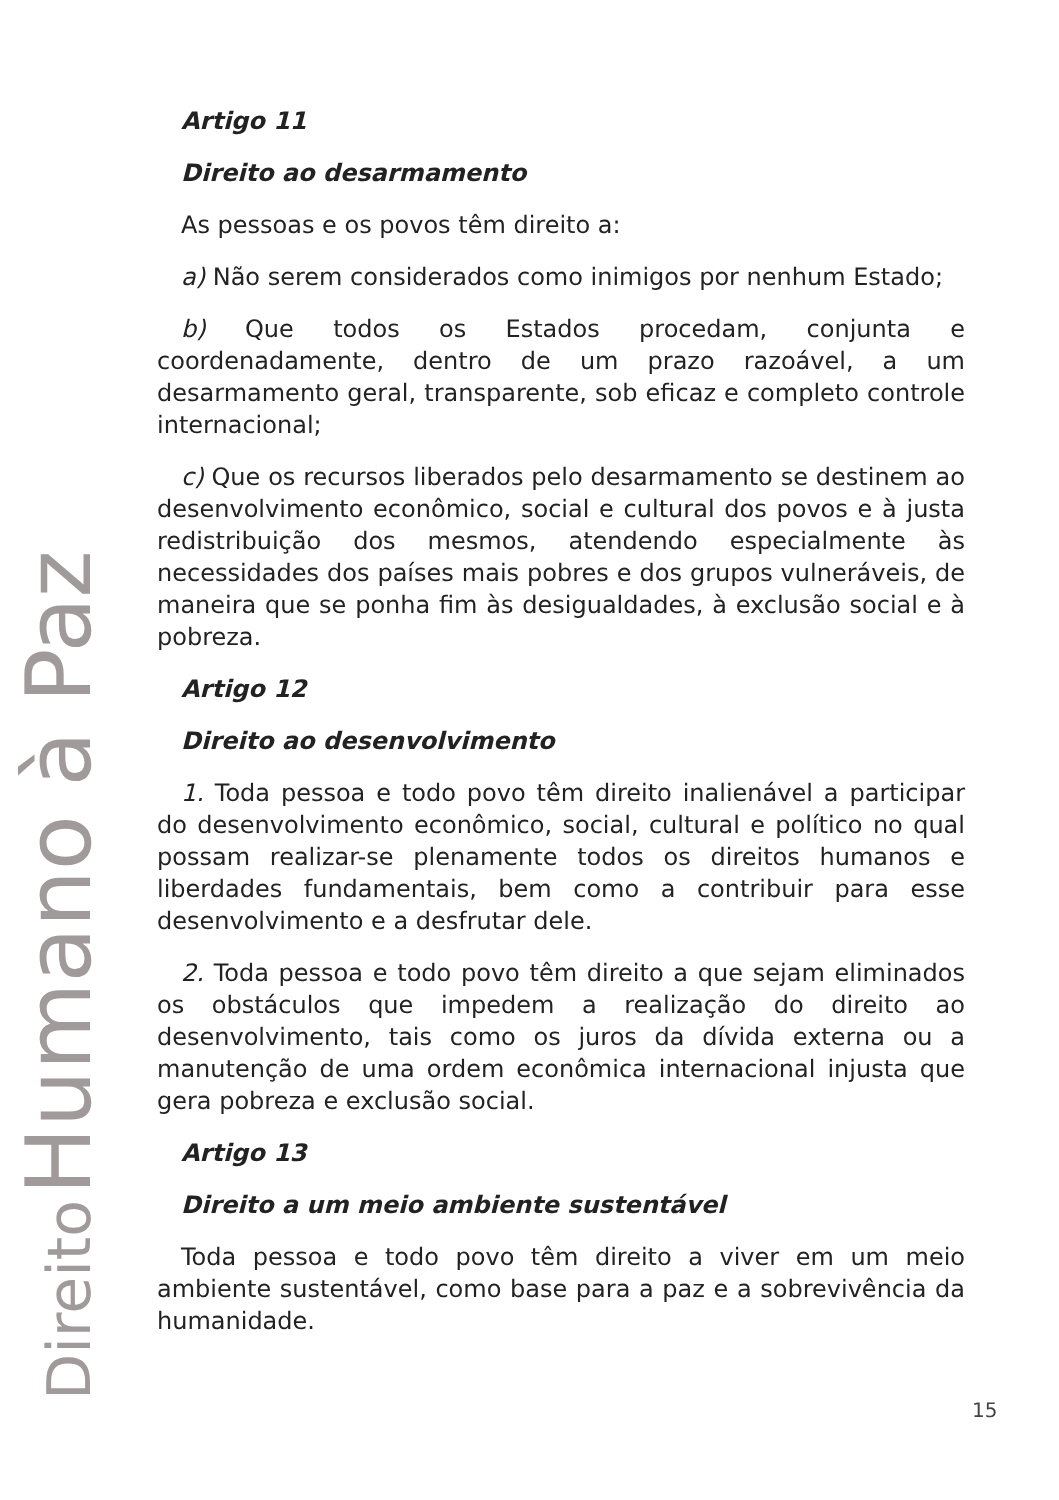Direito Humano à Paz
Artigo 11
Direito ao desarmamento
As pessoas e os povos têm direito a:
a) Não serem considerados como inimigos por nenhum Estado;
b) Que todos os Estados procedam, conjunta e coordenadamente, dentro de um prazo razoável, a um desarmamento geral, transparente, sob eficaz e completo controle internacional;
c) Que os recursos liberados pelo desarmamento se destinem ao desenvolvimento econômico, social e cultural dos povos e à justa redistribuição dos mesmos, atendendo especialmente às necessidades dos países mais pobres e dos grupos vulneráveis, de maneira que se ponha fim às desigualdades, à exclusão social e à pobreza.
Artigo 12
Direito ao desenvolvimento
1. Toda pessoa e todo povo têm direito inalienável a participar do desenvolvimento econômico, social, cultural e político no qual possam realizar-se plenamente todos os direitos humanos e liberdades fundamentais, bem como a contribuir para esse desenvolvimento e a desfrutar dele.
2. Toda pessoa e todo povo têm direito a que sejam eliminados os obstáculos que impedem a realização do direito ao desenvolvimento, tais como os juros da dívida externa ou a manutenção de uma ordem econômica internacional injusta que gera pobreza e exclusão social.
Artigo 13
Direito a um meio ambiente sustentável
Toda pessoa e todo povo têm direito a viver em um meio ambiente sustentável, como base para a paz e a sobrevivência da humanidade.
15